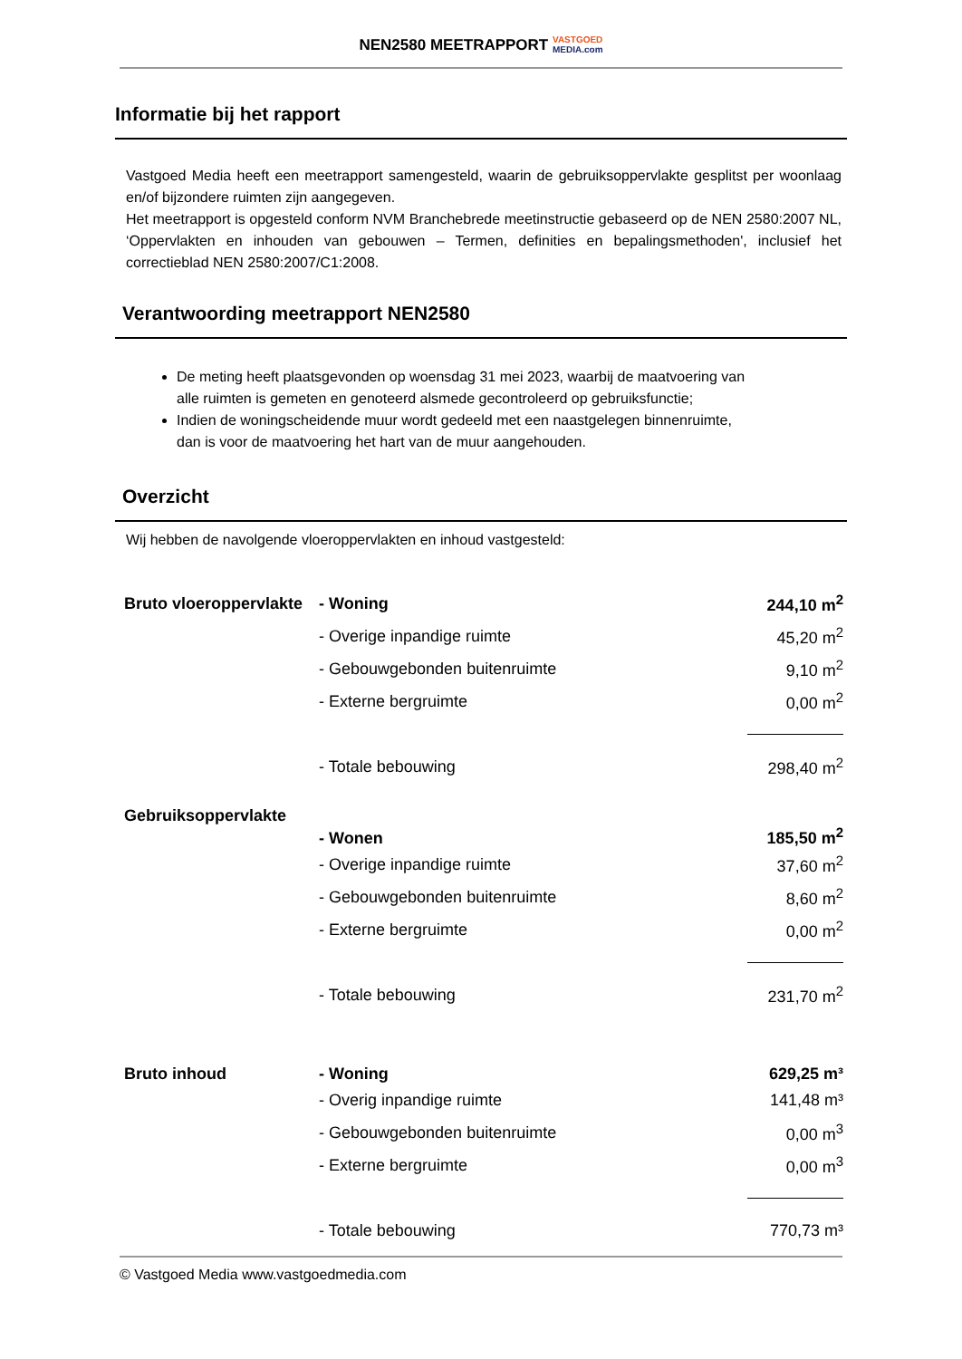NEN2580 MEETRAPPORT VASTGOED
MEDIA.com
Informatie bij het rapport
Vastgoed Media heeft een meetrapport samengesteld, waarin de gebruiksoppervlakte gesplitst per woonlaag en/of bijzondere ruimten zijn aangegeven.
Het meetrapport is opgesteld conform NVM Branchebrede meetinstructie gebaseerd op de NEN 2580:2007 NL, ‘Oppervlakten en inhouden van gebouwen – Termen, definities en bepalingsmethoden', inclusief het correctieblad NEN 2580:2007/C1:2008.
Verantwoording meetrapport NEN2580
De meting heeft plaatsgevonden op woensdag 31 mei 2023, waarbij de maatvoering van alle ruimten is gemeten en genoteerd alsmede gecontroleerd op gebruiksfunctie;
Indien de woningscheidende muur wordt gedeeld met een naastgelegen binnenruimte, dan is voor de maatvoering het hart van de muur aangehouden.
Overzicht
Wij hebben de navolgende vloeroppervlakten en inhoud vastgesteld:
| Bruto vloeroppervlakte | - Woning | 244,10 m<sup>2</sup> |
| | - Overige inpandige ruimte | 45,20 m<sup>2</sup> |
| | - Gebouwgebonden buitenruimte | 9,10 m<sup>2</sup> |
| | - Externe bergruimte | 0,00 m<sup>2</sup> |
| | - Totale bebouwing | 298,40 m<sup>2</sup> |
| Gebruiksoppervlakte | - Wonen | 185,50 m<sup>2</sup> |
| | - Overige inpandige ruimte | 37,60 m<sup>2</sup> |
| | - Gebouwgebonden buitenruimte | 8,60 m<sup>2</sup> |
| | - Externe bergruimte | 0,00 m<sup>2</sup> |
| | - Totale bebouwing | 231,70 m<sup>2</sup> |
| Bruto inhoud | - Woning | 629,25 m³ |
| | - Overig inpandige ruimte | 141,48 m³ |
| | - Gebouwgebonden buitenruimte | 0,00 m<sup>3</sup> |
| | - Externe bergruimte | 0,00 m<sup>3</sup> |
| | - Totale bebouwing | 770,73 m³ |
© Vastgoed Media www.vastgoedmedia.com